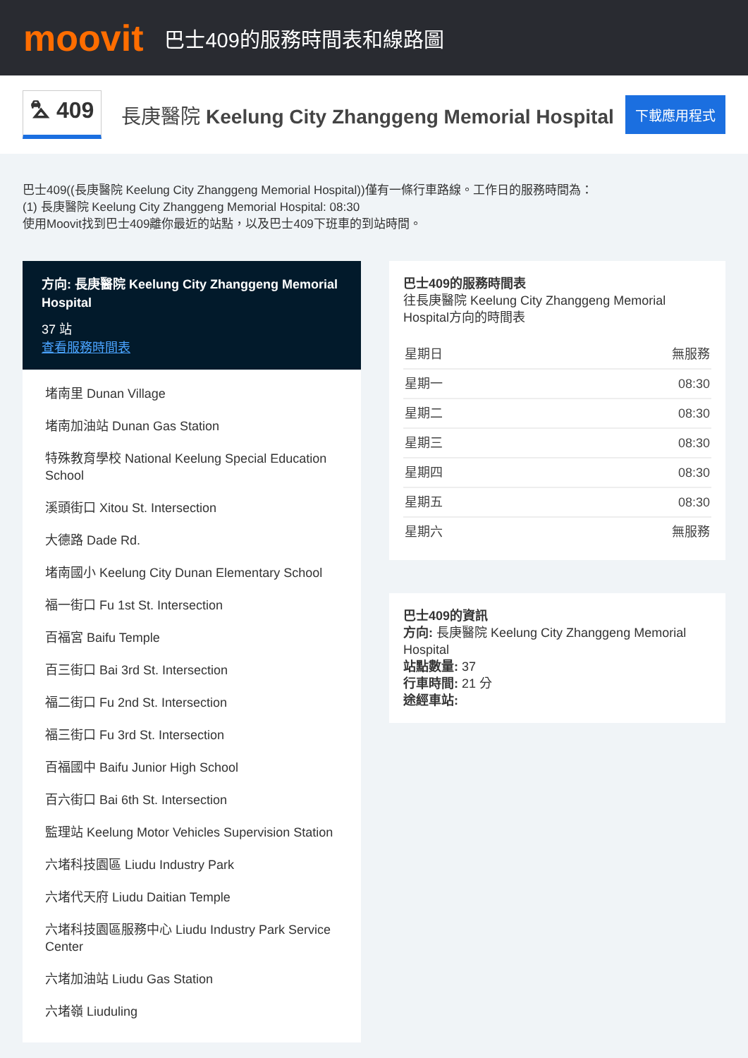moovit
巴士409的服務時間表和線路圖
⛍ 409
長庚醫院 Keelung City Zhanggeng Memorial Hospital
下載應用程式
巴士409((長庚醫院 Keelung City Zhanggeng Memorial Hospital))僅有一條行車路線。工作日的服務時間為：
(1) 長庚醫院 Keelung City Zhanggeng Memorial Hospital: 08:30
使用Moovit找到巴士409離你最近的站點，以及巴士409下班車的到站時間。
方向: 長庚醫院 Keelung City Zhanggeng Memorial Hospital
37 站
查看服務時間表
堵南里 Dunan Village
堵南加油站 Dunan Gas Station
特殊教育學校 National Keelung Special Education School
溪頭街口 Xitou St. Intersection
大德路 Dade Rd.
堵南國小 Keelung City Dunan Elementary School
福一街口 Fu 1st St. Intersection
百福宮 Baifu Temple
百三街口 Bai 3rd St. Intersection
福二街口 Fu 2nd St. Intersection
福三街口 Fu 3rd St. Intersection
百福國中 Baifu Junior High School
百六街口 Bai 6th St. Intersection
監理站 Keelung Motor Vehicles Supervision Station
六堵科技園區 Liudu Industry Park
六堵代天府 Liudu Daitian Temple
六堵科技園區服務中心 Liudu Industry Park Service Center
六堵加油站 Liudu Gas Station
六堵嶺 Liuduling
巴士409的服務時間表
往長庚醫院 Keelung City Zhanggeng Memorial Hospital方向的時間表
| 星期日 | 無服務 |
| 星期一 | 08:30 |
| 星期二 | 08:30 |
| 星期三 | 08:30 |
| 星期四 | 08:30 |
| 星期五 | 08:30 |
| 星期六 | 無服務 |
巴士409的資訊
方向: 長庚醫院 Keelung City Zhanggeng Memorial Hospital
站點數量: 37
行車時間: 21 分
途經車站: